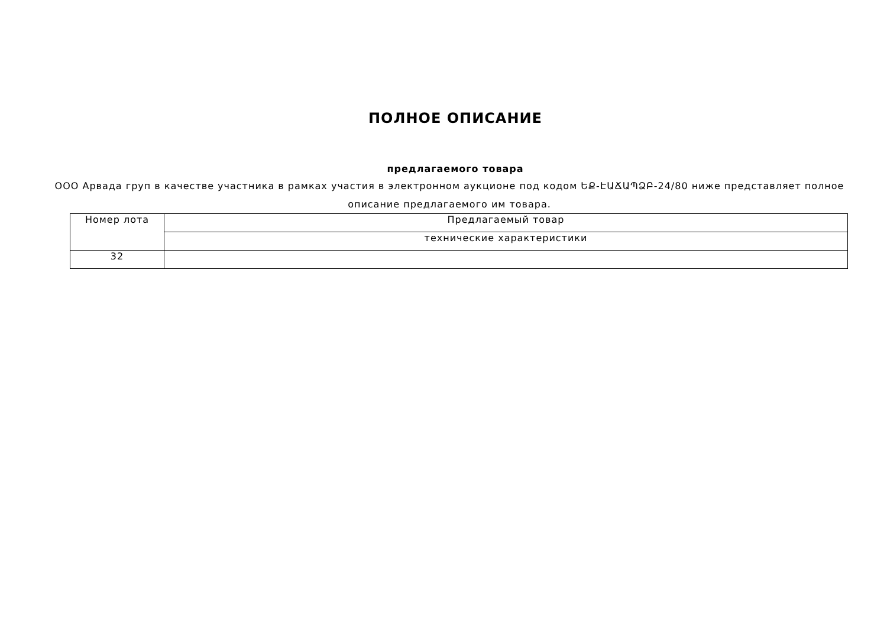ПОЛНОЕ ОПИСАНИЕ
предлагаемого товара
ООО Арвада груп в качестве участника в рамках участия в электронном аукционе под кодом ԵՔ-ԷԱՃԱՊՁԲ-24/80 ниже представляет полное описание предлагаемого им товара.
| Номер лота | Предлагаемый товар |
| --- | --- |
| | технические характеристики |
| 32 | |